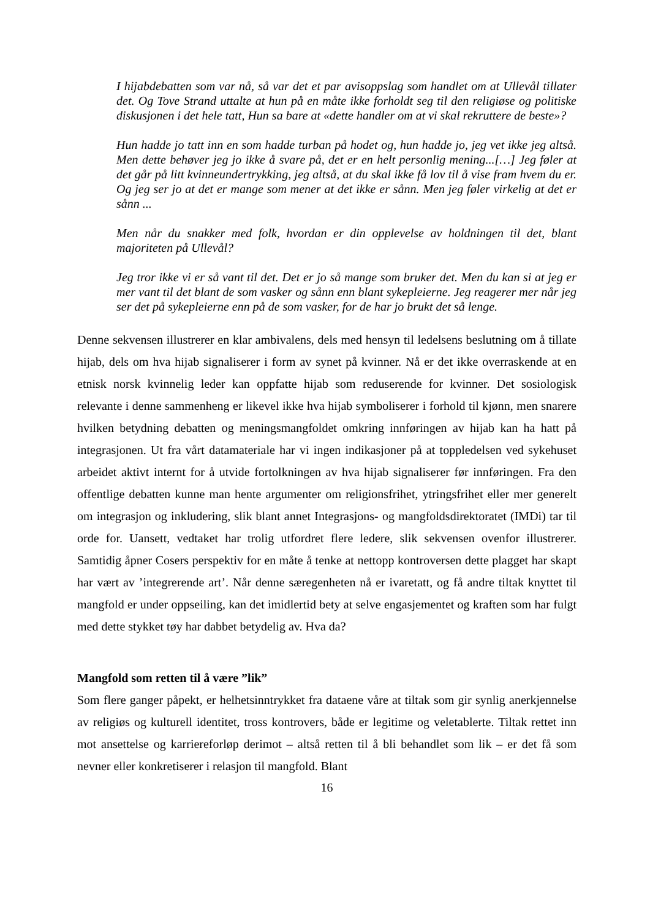I hijabdebatten som var nå, så var det et par avisoppslag som handlet om at Ullevål tillater det. Og Tove Strand uttalte at hun på en måte ikke forholdt seg til den religiøse og politiske diskusjonen i det hele tatt, Hun sa bare at «dette handler om at vi skal rekruttere de beste»?
Hun hadde jo tatt inn en som hadde turban på hodet og, hun hadde jo, jeg vet ikke jeg altså. Men dette behøver jeg jo ikke å svare på, det er en helt personlig mening...[…] Jeg føler at det går på litt kvinneundertrykking, jeg altså, at du skal ikke få lov til å vise fram hvem du er. Og jeg ser jo at det er mange som mener at det ikke er sånn. Men jeg føler virkelig at det er sånn ...
Men når du snakker med folk, hvordan er din opplevelse av holdningen til det, blant majoriteten på Ullevål?
Jeg tror ikke vi er så vant til det. Det er jo så mange som bruker det. Men du kan si at jeg er mer vant til det blant de som vasker og sånn enn blant sykepleierne. Jeg reagerer mer når jeg ser det på sykepleierne enn på de som vasker, for de har jo brukt det så lenge.
Denne sekvensen illustrerer en klar ambivalens, dels med hensyn til ledelsens beslutning om å tillate hijab, dels om hva hijab signaliserer i form av synet på kvinner. Nå er det ikke overraskende at en etnisk norsk kvinnelig leder kan oppfatte hijab som reduserende for kvinner. Det sosiologisk relevante i denne sammenheng er likevel ikke hva hijab symboliserer i forhold til kjønn, men snarere hvilken betydning debatten og meningsmangfoldet omkring innføringen av hijab kan ha hatt på integrasjonen. Ut fra vårt datamateriale har vi ingen indikasjoner på at toppledelsen ved sykehuset arbeidet aktivt internt for å utvide fortolkningen av hva hijab signaliserer før innføringen. Fra den offentlige debatten kunne man hente argumenter om religionsfrihet, ytringsfrihet eller mer generelt om integrasjon og inkludering, slik blant annet Integrasjons- og mangfoldsdirektoratet (IMDi) tar til orde for. Uansett, vedtaket har trolig utfordret flere ledere, slik sekvensen ovenfor illustrerer. Samtidig åpner Cosers perspektiv for en måte å tenke at nettopp kontroversen dette plagget har skapt har vært av ’integrerende art’. Når denne særegenheten nå er ivaretatt, og få andre tiltak knyttet til mangfold er under oppseiling, kan det imidlertid bety at selve engasjementet og kraften som har fulgt med dette stykket tøy har dabbet betydelig av. Hva da?
Mangfold som retten til å være ”lik”
Som flere ganger påpekt, er helhetsinntrykket fra dataene våre at tiltak som gir synlig anerkjennelse av religiøs og kulturell identitet, tross kontrovers, både er legitime og veletablerte. Tiltak rettet inn mot ansettelse og karriereforløp derimot – altså retten til å bli behandlet som lik – er det få som nevner eller konkretiserer i relasjon til mangfold. Blant
16